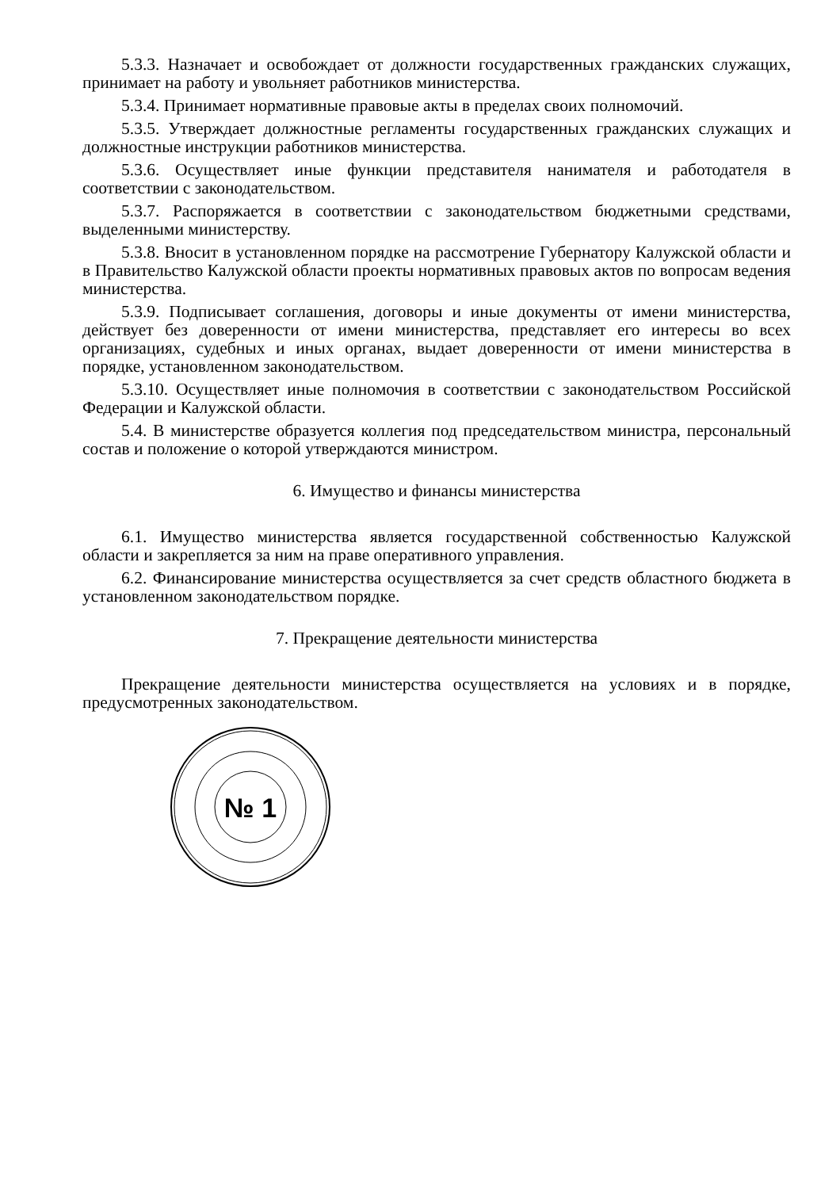5.3.3. Назначает и освобождает от должности государственных гражданских служащих, принимает на работу и увольняет работников министерства.
5.3.4. Принимает нормативные правовые акты в пределах своих полномочий.
5.3.5. Утверждает должностные регламенты государственных гражданских служащих и должностные инструкции работников министерства.
5.3.6. Осуществляет иные функции представителя нанимателя и работодателя в соответствии с законодательством.
5.3.7. Распоряжается в соответствии с законодательством бюджетными средствами, выделенными министерству.
5.3.8. Вносит в установленном порядке на рассмотрение Губернатору Калужской области и в Правительство Калужской области проекты нормативных правовых актов по вопросам ведения министерства.
5.3.9. Подписывает соглашения, договоры и иные документы от имени министерства, действует без доверенности от имени министерства, представляет его интересы во всех организациях, судебных и иных органах, выдает доверенности от имени министерства в порядке, установленном законодательством.
5.3.10. Осуществляет иные полномочия в соответствии с законодательством Российской Федерации и Калужской области.
5.4. В министерстве образуется коллегия под председательством министра, персональный состав и положение о которой утверждаются министром.
6. Имущество и финансы министерства
6.1. Имущество министерства является государственной собственностью Калужской области и закрепляется за ним на праве оперативного управления.
6.2. Финансирование министерства осуществляется за счет средств областного бюджета в установленном законодательством порядке.
7. Прекращение деятельности министерства
Прекращение деятельности министерства осуществляется на условиях и в порядке, предусмотренных законодательством.
№ 1